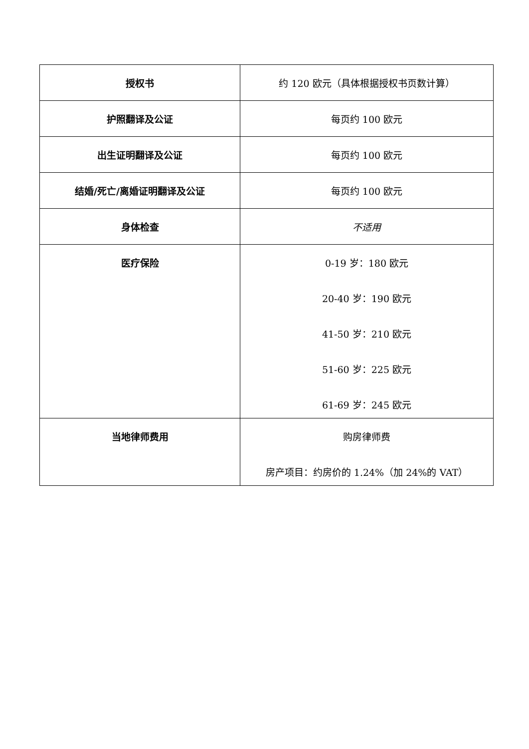| 授权书 | 约 120 欧元（具体根据授权书页数计算） |
| 护照翻译及公证 | 每页约 100 欧元 |
| 出生证明翻译及公证 | 每页约 100 欧元 |
| 结婚/死亡/离婚证明翻译及公证 | 每页约 100 欧元 |
| 身体检查 | 不适用 |
| 医疗保险 | 0-19 岁：180 欧元 20-40 岁：190 欧元 41-50 岁：210 欧元 51-60 岁：225 欧元 61-69 岁：245 欧元 |
| 当地律师费用 | 购房律师费 房产项目：约房价的 1.24%（加 24%的 VAT） |